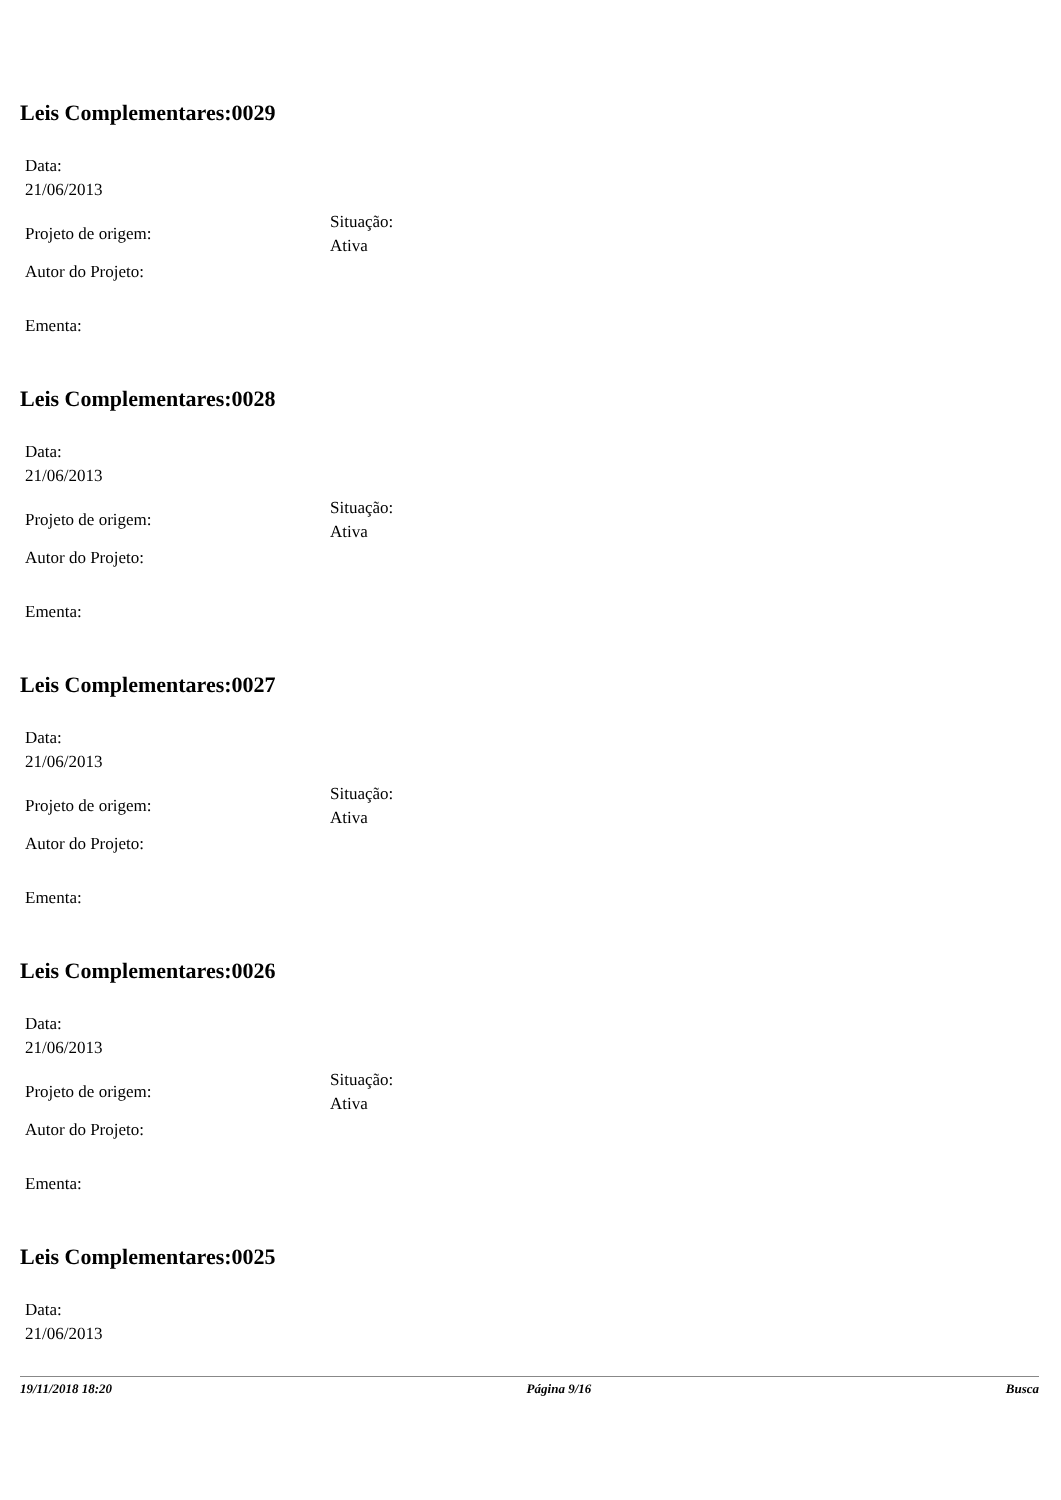Leis Complementares:0029
Data:
21/06/2013
Projeto de origem:
Situação:
Ativa
Autor do Projeto:
Ementa:
Leis Complementares:0028
Data:
21/06/2013
Projeto de origem:
Situação:
Ativa
Autor do Projeto:
Ementa:
Leis Complementares:0027
Data:
21/06/2013
Projeto de origem:
Situação:
Ativa
Autor do Projeto:
Ementa:
Leis Complementares:0026
Data:
21/06/2013
Projeto de origem:
Situação:
Ativa
Autor do Projeto:
Ementa:
Leis Complementares:0025
Data:
21/06/2013
19/11/2018 18:20 Página 9/16 Busca